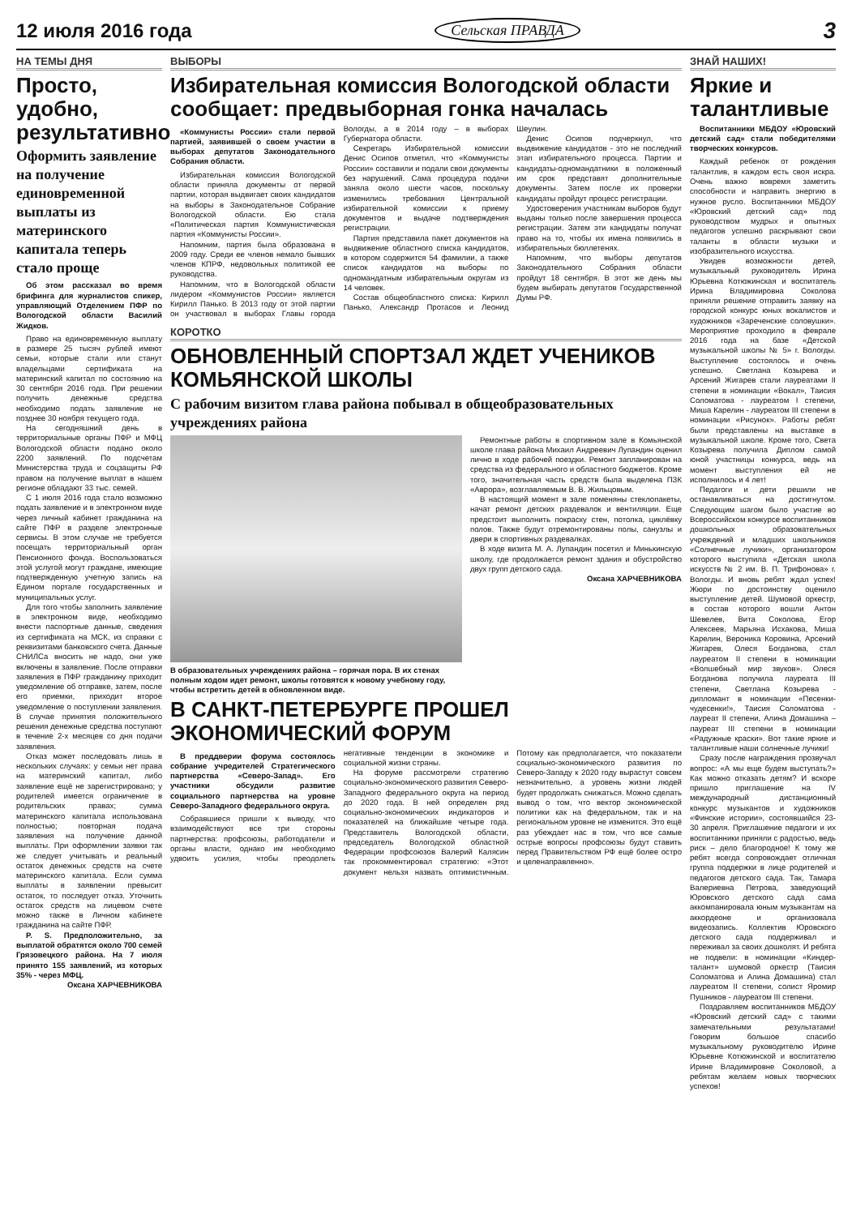12 июля 2016 года Сельская ПРАВДА 3
НА ТЕМЫ ДНЯ
Просто, удобно, результативно
Оформить заявление на получение единовременной выплаты из материнского капитала теперь стало проще
Об этом рассказал во время брифинга для журналистов спикер, управляющий Отделением ПФР по Вологодской области Василий Жидков.
Право на единовременную выплату в размере 25 тысяч рублей имеют семьи, которые стали или станут владельцами сертификата на материнский капитал по состоянию на 30 сентября 2016 года. При решении получить денежные средства необходимо подать заявление не позднее 30 ноября текущего года.
На сегодняшний день в территориальные органы ПФР и МФЦ Вологодской области подано около 2200 заявлений. По подсчетам Министерства труда и соцзащиты РФ правом на получение выплат в нашем регионе обладают 33 тыс. семей.
С 1 июля 2016 года стало возможно подать заявление и в электронном виде через личный кабинет гражданина на сайте ПФР в разделе электронные сервисы. В этом случае не требуется посещать территориальный орган Пенсионного фонда. Воспользоваться этой услугой могут граждане, имеющие подтвержденную учетную запись на Едином портале государственных и муниципальных услуг.
Для того чтобы заполнить заявление в электронном виде, необходимо внести паспортные данные, сведения из сертификата на МСК, из справки с реквизитами банковского счета. Данные СНИЛСа вносить не надо, они уже включены в заявление. После отправки заявления в ПФР гражданину приходит уведомление об отправке, затем, после его приемки, приходит второе уведомление о поступлении заявления. В случае принятия положительного решения денежные средства поступают в течение 2-х месяцев со дня подачи заявления.
Отказ может последовать лишь в нескольких случаях: у семьи нет права на материнский капитал, либо заявление ещё не зарегистрировано; у родителей имеется ограничение в родительских правах; сумма материнского капитала использована полностью; повторная подача заявления на получение данной выплаты. При оформлении заявки так же следует учитывать и реальный остаток денежных средств на счете материнского капитала. Если сумма выплаты в заявлении превысит остаток, то последует отказ. Уточнить остаток средств на лицевом счете можно также в Личном кабинете гражданина на сайте ПФР.
P. S. Предположительно, за выплатой обратятся около 700 семей Грязовецкого района. На 7 июля принято 155 заявлений, из которых 35% - через МФЦ.
Оксана ХАРЧЕВНИКОВА
ВЫБОРЫ
Избирательная комиссия Вологодской области сообщает: предвыборная гонка началась
«Коммунисты России» стали первой партией, заявившей о своем участии в выборах депутатов Законодательного Собрания области.
Избирательная комиссия Вологодской области приняла документы от первой партии, которая выдвигает своих кандидатов на выборы в Законодательное Собрание Вологодской области. Ею стала «Политическая партия Коммунистическая партия «Коммунисты России».
Напомним, партия была образована в 2009 году. Среди ее членов немало бывших членов КПРФ, недовольных политикой ее руководства.
Напомним, что в Вологодской области лидером «Коммунистов России» является Кирилл Панько. В 2013 году от этой партии он участвовал в выборах Главы города Вологды, а в 2014 году – в выборах Губернатора области.
Секретарь Избирательной комиссии Денис Осипов отметил, что «Коммунисты России» составили и подали свои документы без нарушений. Сама процедура подачи заняла около шести часов, поскольку изменились требования Центральной избирательной комиссии к приему документов и выдаче подтверждения регистрации.
Партия представила пакет документов на выдвижение областного списка кандидатов, в котором содержится 54 фамилии, а также список кандидатов на выборы по одномандатным избирательным округам из 14 человек.
Состав общеобластного списка: Кирилл Панько, Александр Протасов и Леонид Шеулин.
Денис Осипов подчеркнул, что выдвижение кандидатов - это не последний этап избирательного процесса. Партии и кандидаты-одномандатники в положенный им срок представят дополнительные документы. Затем после их проверки кандидаты пройдут процесс регистрации.
Удостоверения участникам выборов будут выданы только после завершения процесса регистрации. Затем эти кандидаты получат право на то, чтобы их имена появились в избирательных бюллетенях.
Напомним, что выборы депутатов Законодательного Собрания области пройдут 18 сентября. В этот же день мы будем выбирать депутатов Государственной Думы РФ.
КОРОТКО
ОБНОВЛЕННЫЙ СПОРТЗАЛ ЖДЕТ УЧЕНИКОВ КОМЬЯНСКОЙ ШКОЛЫ
С рабочим визитом глава района побывал в общеобразовательных учреждениях района
Ремонтные работы в спортивном зале в Комьянской школе глава района Михаил Андреевич Лупандин оценил лично в ходе рабочей поездки. Ремонт запланирован на средства из федерального и областного бюджетов. Кроме того, значительная часть средств была выделена ПЗК «Аврора», возглавляемым В. В. Жильцовым.
В настоящий момент в зале поменяны стеклопакеты, начат ремонт детских раздевалок и вентиляции. Еще предстоит выполнить покраску стен, потолка, циклёвку полов. Также будут отремонтированы полы, санузлы и двери в спортивных раздевалках.
В ходе визита М. А. Лупандин посетил и Минькинскую школу, где продолжается ремонт здания и обустройство двух групп детского сада.
В образовательных учреждениях района – горячая пора. В их стенах полным ходом идет ремонт, школы готовятся к новому учебному году, чтобы встретить детей в обновленном виде.
Оксана ХАРЧЕВНИКОВА
В САНКТ-ПЕТЕРБУРГЕ ПРОШЕЛ ЭКОНОМИЧЕСКИЙ ФОРУМ
В преддверии форума состоялось собрание учредителей Стратегического партнерства «Северо-Запад». Его участники обсудили развитие социального партнерства на уровне Северо-Западного федерального округа.
Собравшиеся пришли к выводу, что взаимодействуют все три стороны партнерства: профсоюзы, работодатели и органы власти, однако им необходимо удвоить усилия, чтобы преодолеть негативные тенденции в экономике и социальной жизни страны.
На форуме рассмотрели стратегию социально-экономического развития Северо-Западного федерального округа на период до 2020 года. В ней определен ряд социально-экономических индикаторов и показателей на ближайшие четыре года. Представитель Вологодской области, председатель Вологодской областной Федерации профсоюзов Валерий Калясин так прокомментировал стратегию: «Этот документ нельзя назвать оптимистичным. Потому как предполагается, что показатели социально-экономического развития по Северо-Западу к 2020 году вырастут совсем незначительно, а уровень жизни людей будет продолжать снижаться. Можно сделать вывод о том, что вектор экономической политики как на федеральном, так и на региональном уровне не изменится. Это ещё раз убеждает нас в том, что все самые острые вопросы профсоюзы будут ставить перед Правительством РФ ещё более остро и целенаправленно».
ЗНАЙ НАШИХ!
Яркие и талантливые
Воспитанники МБДОУ «Юровский детский сад» стали победителями творческих конкурсов.
Каждый ребенок от рождения талантлив, в каждом есть своя искра. Очень важно вовремя заметить способности и направить энергию в нужное русло. Воспитанники МБДОУ «Юровский детский сад» под руководством мудрых и опытных педагогов успешно раскрывают свои таланты в области музыки и изобразительного искусства.
Увидев возможности детей, музыкальный руководитель Ирина Юрьевна Котюжинская и воспитатель Ирина Владимировна Соколова приняли решение отправить заявку на городской конкурс юных вокалистов и художников «Зареченские соловушки». Мероприятие проходило в феврале 2016 года на базе «Детской музыкальной школы № 5» г. Вологды. Выступление состоялось и очень успешно. Светлана Козырева и Арсений Жигарев стали лауреатами II степени в номинации «Вокал», Таисия Соломатова - лауреатом I степени, Миша Карелин - лауреатом III степени в номинации «Рисунок». Работы ребят были представлены на выставке в музыкальной школе. Кроме того, Света Козырева получила Диплом самой юной участницы конкурса, ведь на момент выступления ей не исполнилось и 4 лет!
Педагоги и дети решили не останавливаться на достигнутом. Следующим шагом было участие во Всероссийском конкурсе воспитанников дошкольных образовательных учреждений и младших школьников «Солнечные лучики», организатором которого выступила «Детская школа искусств № 2 им. В. П. Трифонова» г. Вологды. И вновь ребят ждал успех! Жюри по достоинству оценило выступление детей. Шумовой оркестр, в состав которого вошли Антон Шевелев, Вита Соколова, Егор Алексеев, Марьяна Исхакова, Миша Карелин, Вероника Коровина, Арсений Жигарев, Олеся Богданова, стал лауреатом II степени в номинации «Волшебный мир звуков». Олеся Богданова получила лауреата III степени, Светлана Козырева - дипломант в номинации «Песенки-чудесенки!», Таисия Соломатова - лауреат II степени, Алина Домашина – лауреат III степени в номинации «Радужные краски». Вот такие яркие и талантливые наши солнечные лучики!
Сразу после награждения прозвучал вопрос: «А мы еще будем выступать?» Как можно отказать детям? И вскоре пришло приглашение на IV международный дистанционный конкурс музыкантов и художников «Финские истории», состоявшийся 23-30 апреля. Приглашение педагоги и их воспитанники приняли с радостью, ведь риск – дело благородное! К тому же ребят всегда сопровождает отличная группа поддержки в лице родителей и педагогов детского сада. Так, Тамара Валериевна Петрова, заведующий Юровского детского сада сама аккомпанировала юным музыкантам на аккордеоне и организовала видеозапись. Коллектив Юровского детского сада поддерживал и переживал за своих дошколят. И ребята не подвели: в номинации «Киндер-талант» шумовой оркестр (Таисия Соломатова и Алина Домашина) стал лауреатом II степени, солист Яромир Пушников - лауреатом III степени.
Поздравляем воспитанников МБДОУ «Юровский детский сад» с такими замечательными результатами! Говорим большое спасибо музыкальному руководителю Ирине Юрьевне Котюжинской и воспитателю Ирине Владимировне Соколовой, а ребятам желаем новых творческих успехов!